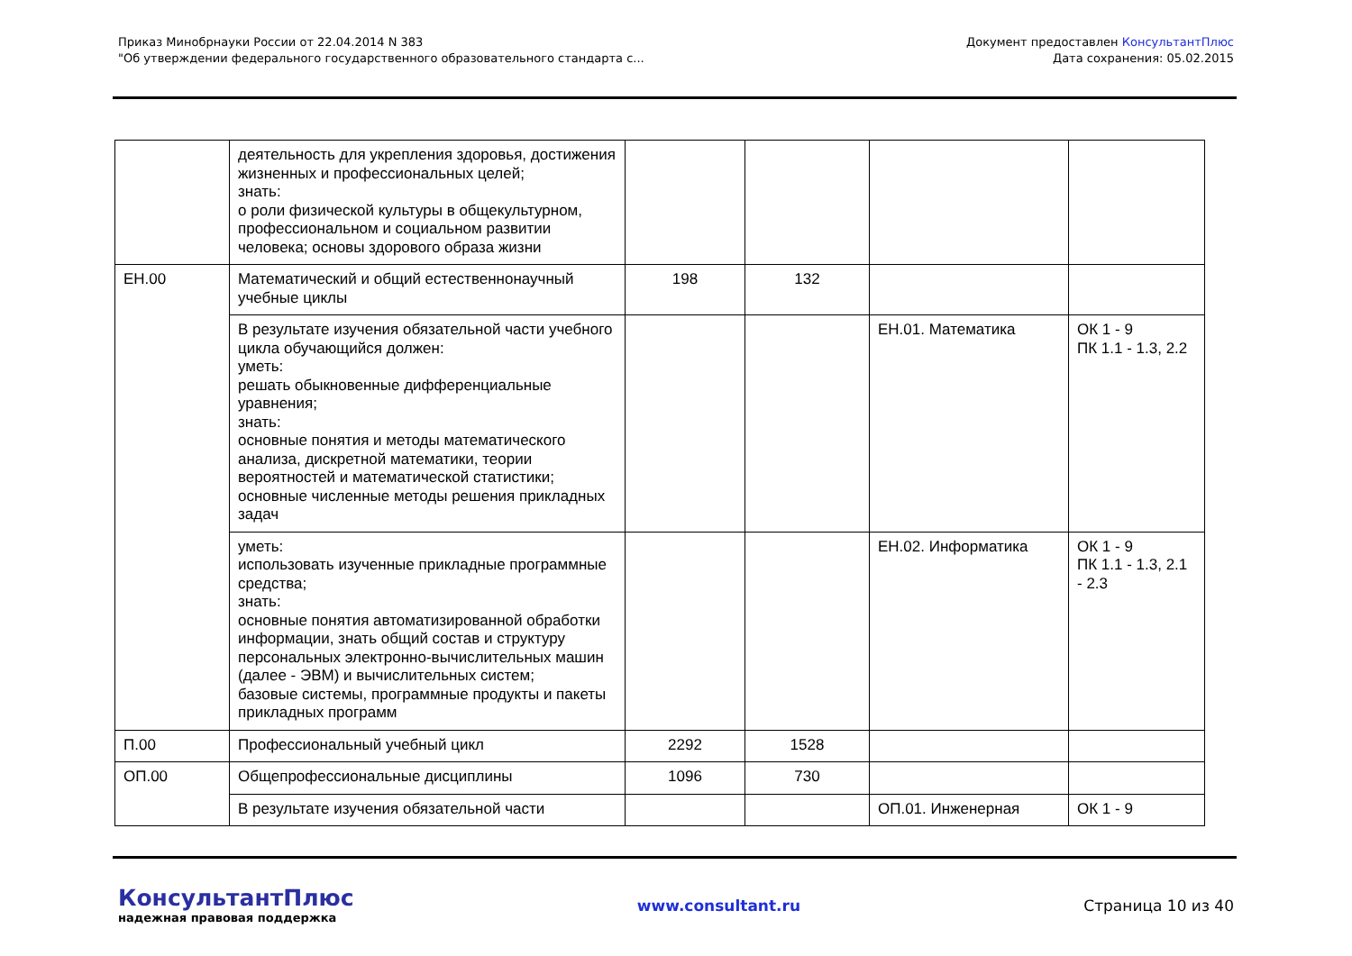Приказ Минобрнауки России от 22.04.2014 N 383
"Об утверждении федерального государственного образовательного стандарта с...
Документ предоставлен КонсультантПлюс
Дата сохранения: 05.02.2015
| | деятельность для укрепления здоровья, достижения жизненных и профессиональных целей; знать: о роли физической культуры в общекультурном, профессиональном и социальном развитии человека; основы здорового образа жизни | | | | |
| ЕН.00 | Математический и общий естественнонаучный учебные циклы | 198 | 132 | | |
| | В результате изучения обязательной части учебного цикла обучающийся должен: уметь: решать обыкновенные дифференциальные уравнения; знать: основные понятия и методы математического анализа, дискретной математики, теории вероятностей и математической статистики; основные численные методы решения прикладных задач | | | ЕН.01. Математика | ОК 1 - 9 ПК 1.1 - 1.3, 2.2 |
| | уметь: использовать изученные прикладные программные средства; знать: основные понятия автоматизированной обработки информации, знать общий состав и структуру персональных электронно-вычислительных машин (далее - ЭВМ) и вычислительных систем; базовые системы, программные продукты и пакеты прикладных программ | | | ЕН.02. Информатика | ОК 1 - 9 ПК 1.1 - 1.3, 2.1 - 2.3 |
| П.00 | Профессиональный учебный цикл | 2292 | 1528 | | |
| ОП.00 | Общепрофессиональные дисциплины | 1096 | 730 | | |
| | В результате изучения обязательной части | | | ОП.01. Инженерная | ОК 1 - 9 |
КонсультантПлюс
надежная правовая поддержка
www.consultant.ru Страница 10 из 40